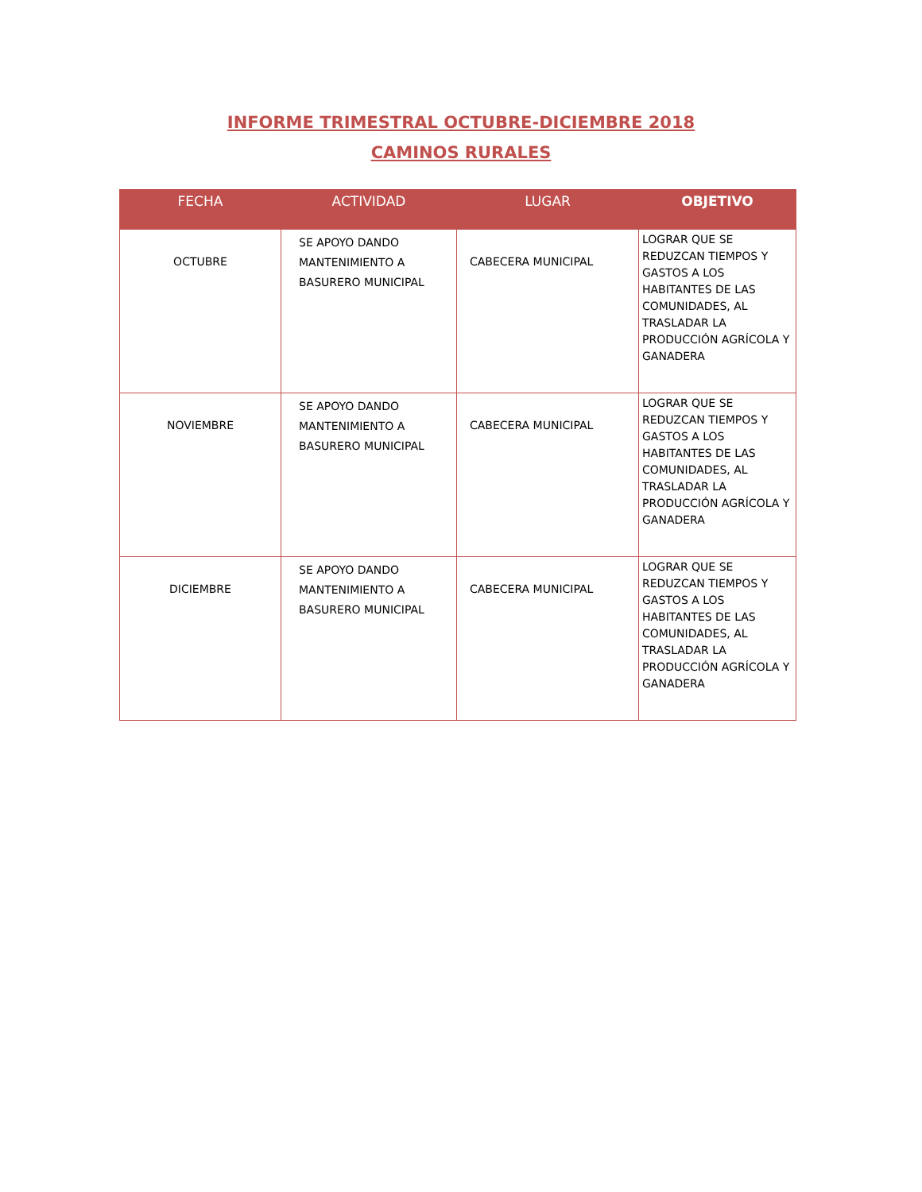INFORME TRIMESTRAL OCTUBRE-DICIEMBRE 2018
CAMINOS RURALES
| FECHA | ACTIVIDAD | LUGAR | OBJETIVO |
| --- | --- | --- | --- |
| OCTUBRE | SE APOYO DANDO MANTENIMIENTO A BASURERO MUNICIPAL | CABECERA MUNICIPAL | LOGRAR QUE SE REDUZCAN TIEMPOS Y GASTOS A LOS HABITANTES DE LAS COMUNIDADES, AL TRASLADAR LA PRODUCCIÓN AGRÍCOLA Y GANADERA |
| NOVIEMBRE | SE APOYO DANDO MANTENIMIENTO A BASURERO MUNICIPAL | CABECERA MUNICIPAL | LOGRAR QUE SE REDUZCAN TIEMPOS Y GASTOS A LOS HABITANTES DE LAS COMUNIDADES, AL TRASLADAR LA PRODUCCIÓN AGRÍCOLA Y GANADERA |
| DICIEMBRE | SE APOYO DANDO MANTENIMIENTO A BASURERO MUNICIPAL | CABECERA MUNICIPAL | LOGRAR QUE SE REDUZCAN TIEMPOS Y GASTOS A LOS HABITANTES DE LAS COMUNIDADES, AL TRASLADAR LA PRODUCCIÓN AGRÍCOLA Y GANADERA |